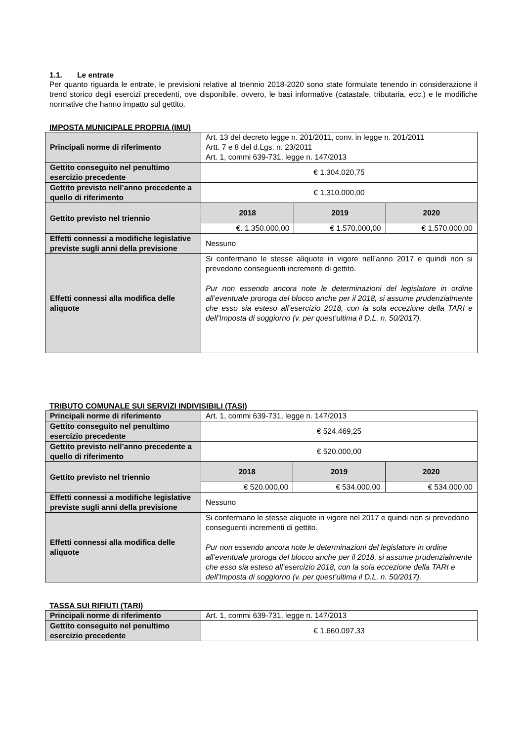1.1. Le entrate
Per quanto riguarda le entrate, le previsioni relative al triennio 2018-2020 sono state formulate tenendo in considerazione il trend storico degli esercizi precedenti, ove disponibile, ovvero, le basi informative (catastale, tributaria, ecc.) e le modifiche normative che hanno impatto sul gettito.
IMPOSTA MUNICIPALE PROPRIA (IMU)
| Principali norme di riferimento | Art. 13 del decreto legge n. 201/2011, conv. in legge n. 201/2011 Artt. 7 e 8 del d.Lgs. n. 23/2011 Art. 1, commi 639-731, legge n. 147/2013 | | |
| Gettito conseguito nel penultimo esercizio precedente | € 1.304.020,75 | | |
| Gettito previsto nell’anno precedente a quello di riferimento | € 1.310.000,00 | | |
| Gettito previsto nel triennio | 2018 | 2019 | 2020 |
| | €. 1.350.000,00 | € 1.570.000,00 | € 1.570.000,00 |
| Effetti connessi a modifiche legislative previste sugli anni della previsione | Nessuno | | |
| Effetti connessi alla modifica delle aliquote | Si confermano le stesse aliquote in vigore nell’anno 2017 e quindi non si prevedono conseguenti incrementi di gettito. Pur non essendo ancora note le determinazioni del legislatore in ordine all’eventuale proroga del blocco anche per il 2018, si assume prudenzialmente che esso sia esteso all’esercizio 2018, con la sola eccezione della TARI e dell’Imposta di soggiorno (v. per quest’ultima il D.L. n. 50/2017). | | |
TRIBUTO COMUNALE SUI SERVIZI INDIVISIBILI (TASI)
| Principali norme di riferimento | Art. 1, commi 639-731, legge n. 147/2013 | | |
| Gettito conseguito nel penultimo esercizio precedente | € 524.469,25 | | |
| Gettito previsto nell’anno precedente a quello di riferimento | € 520.000,00 | | |
| Gettito previsto nel triennio | 2018 | 2019 | 2020 |
| | € 520.000,00 | € 534.000,00 | € 534.000,00 |
| Effetti connessi a modifiche legislative previste sugli anni della previsione | Nessuno | | |
| Effetti connessi alla modifica delle aliquote | Si confermano le stesse aliquote in vigore nel 2017 e quindi non si prevedono conseguenti incrementi di gettito. Pur non essendo ancora note le determinazioni del legislatore in ordine all’eventuale proroga del blocco anche per il 2018, si assume prudenzialmente che esso sia esteso all’esercizio 2018, con la sola eccezione della TARI e dell’Imposta di soggiorno (v. per quest’ultima il D.L. n. 50/2017). | | |
TASSA SUI RIFIUTI (TARI)
| Principali norme di riferimento | Art. 1, commi 639-731, legge n. 147/2013 |
| Gettito conseguito nel penultimo esercizio precedente | € 1.660.097,33 |